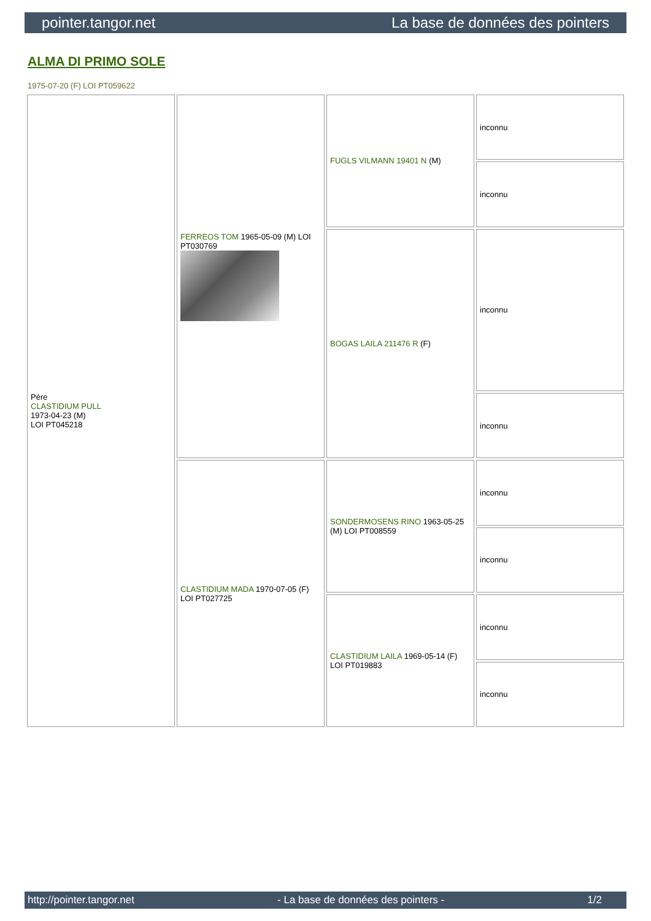pointer.tangor.net La base de données des pointers
ALMA DI PRIMO SOLE
1975-07-20 (F) LOI PT059622
| Père CLASTIDIUM PULL 1973-04-23 (M) LOI PT045218 | FERREOS TOM 1965-05-09 (M) LOI PT030769 | FUGLS VILMANN 19401 N (M) | inconnu |
| | | | inconnu |
| | | BOGAS LAILA 211476 R (F) | inconnu |
| | | | inconnu |
| | CLASTIDIUM MADA 1970-07-05 (F) LOI PT027725 | SONDERMOSENS RINO 1963-05-25 (M) LOI PT008559 | inconnu |
| | | | inconnu |
| | | CLASTIDIUM LAILA 1969-05-14 (F) LOI PT019883 | inconnu |
| | | | inconnu |
http://pointer.tangor.net - La base de données des pointers - 1/2